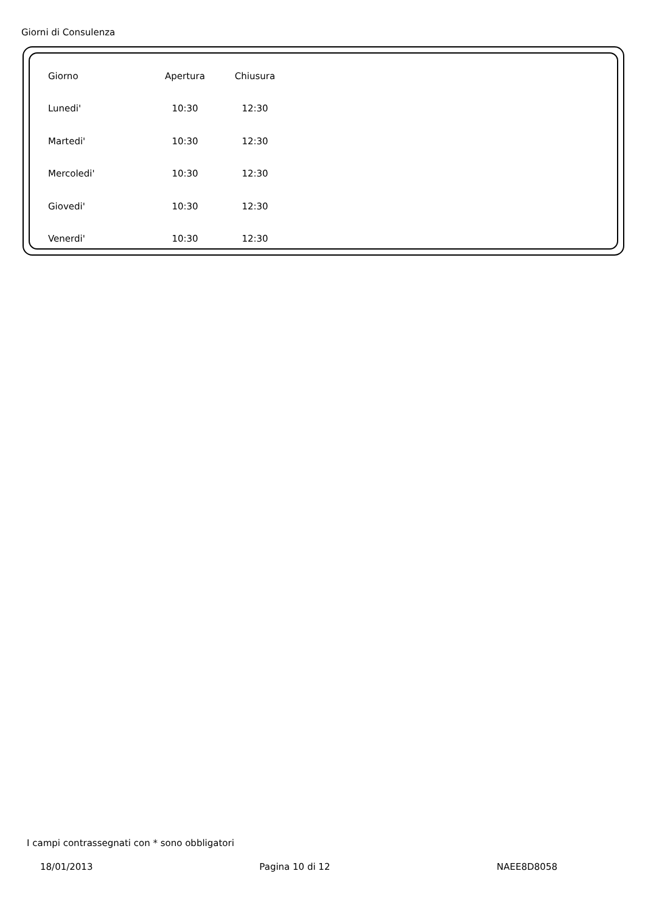Giorni di Consulenza
| Giorno | Apertura | Chiusura |
| --- | --- | --- |
| Lunedi' | 10:30 | 12:30 |
| Martedi' | 10:30 | 12:30 |
| Mercoledi' | 10:30 | 12:30 |
| Giovedi' | 10:30 | 12:30 |
| Venerdi' | 10:30 | 12:30 |
I campi contrassegnati con * sono obbligatori
18/01/2013 Pagina 10 di 12 NAEE8D8058